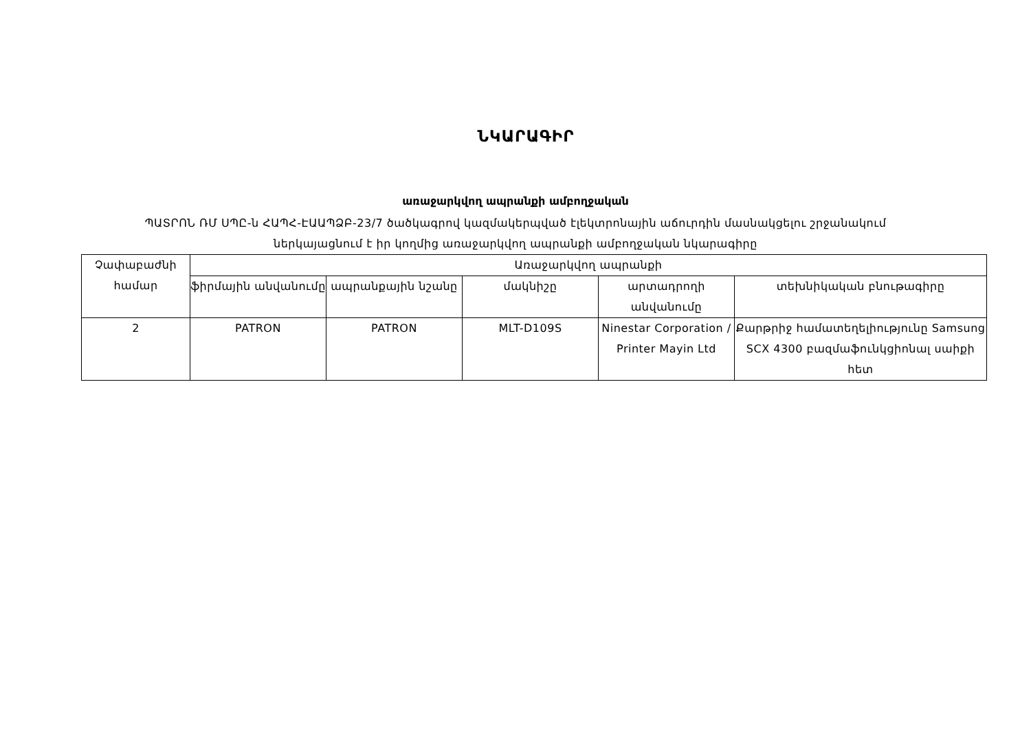ՆԿԱՐԱԳԻՐ
առաջարկվող ապրանքի ամբողջական
ՊԱՏՐՈՆ ՌՄ ՍՊԸ-ն ՀԱՊՀ-ԷԱԱՊՁԲ-23/7 ծածկագրով կազմակերպված էլեկտրոնային աճուրդին մասնակցելու շրջանակում
ներկայացնում է իր կողմից առաջարկվող ապրանքի ամբողջական նկարագիրը
| Չափաբաժնի համար | Առաջարկվող ապրանքի | | | | |
| --- | --- | --- | --- | --- | --- |
| | ֆիրմային անվանումը | ապրանքային նշանը | մակնիշը | արտադրողի անվանումը | տեխնիկական բնութագիրը |
| 2 | PATRON | PATRON | MLT-D109S | Ninestar Corporation / Printer Mayin Ltd | Քարթրիջ համատեղելիությունը Samsung SCX 4300 բազմաֆունկցիոնալ սաիքի հետ |